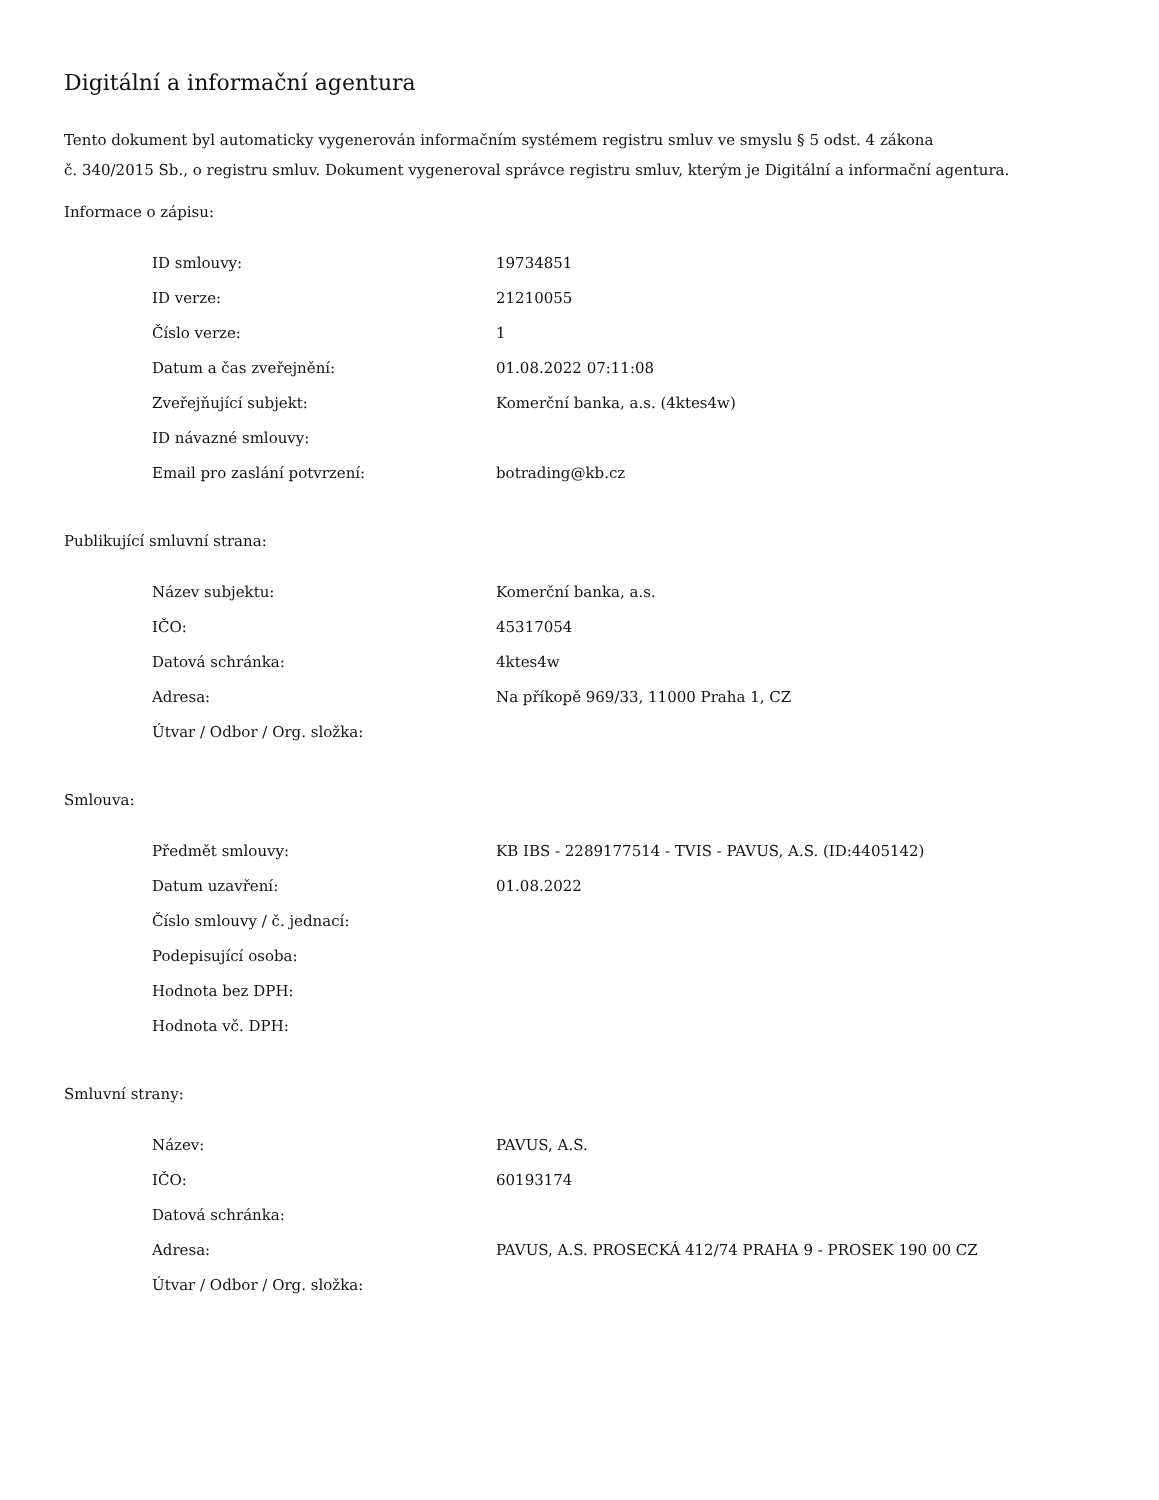Digitální a informační agentura
Tento dokument byl automaticky vygenerován informačním systémem registru smluv ve smyslu § 5 odst. 4 zákona
č. 340/2015 Sb., o registru smluv. Dokument vygeneroval správce registru smluv, kterým je Digitální a informační agentura.
Informace o zápisu:
| ID smlouvy: | 19734851 |
| ID verze: | 21210055 |
| Číslo verze: | 1 |
| Datum a čas zveřejnění: | 01.08.2022 07:11:08 |
| Zveřejňující subjekt: | Komerční banka, a.s. (4ktes4w) |
| ID návazné smlouvy: | |
| Email pro zaslání potvrzení: | botrading@kb.cz |
Publikující smluvní strana:
| Název subjektu: | Komerční banka, a.s. |
| IČO: | 45317054 |
| Datová schránka: | 4ktes4w |
| Adresa: | Na příkopě 969/33, 11000 Praha 1, CZ |
| Útvar / Odbor / Org. složka: | |
Smlouva:
| Předmět smlouvy: | KB IBS - 2289177514 - TVIS - PAVUS, A.S. (ID:4405142) |
| Datum uzavření: | 01.08.2022 |
| Číslo smlouvy / č. jednací: | |
| Podepisující osoba: | |
| Hodnota bez DPH: | |
| Hodnota vč. DPH: | |
Smluvní strany:
| Název: | PAVUS, A.S. |
| IČO: | 60193174 |
| Datová schránka: | |
| Adresa: | PAVUS, A.S. PROSECKÁ 412/74 PRAHA 9 - PROSEK 190 00 CZ |
| Útvar / Odbor / Org. složka: | |